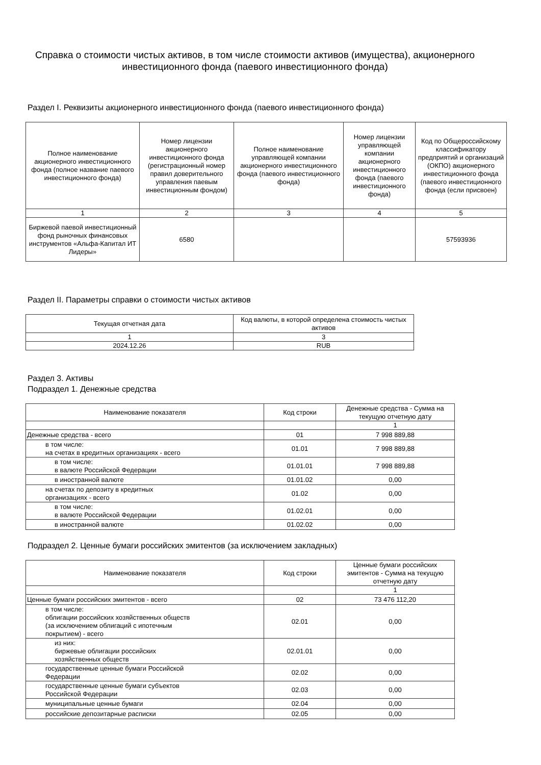Справка о стоимости чистых активов, в том числе стоимости активов (имущества), акционерного инвестиционного фонда (паевого инвестиционного фонда)
Раздел I. Реквизиты акционерного инвестиционного фонда (паевого инвестиционного фонда)
| Полное наименование акционерного инвестиционного фонда (полное название паевого инвестиционного фонда) | Номер лицензии акционерного инвестиционного фонда (регистрационный номер правил доверительного управления паевым инвестиционным фондом) | Полное наименование управляющей компании акционерного инвестиционного фонда (паевого инвестиционного фонда) | Номер лицензии управляющей компании акционерного инвестиционного фонда (паевого инвестиционного фонда) | Код по Общероссийскому классификатору предприятий и организаций (ОКПО) акционерного инвестиционного фонда (паевого инвестиционного фонда (если присвоен) |
| --- | --- | --- | --- | --- |
| 1 | 2 | 3 | 4 | 5 |
| Биржевой паевой инвестиционный фонд рыночных финансовых инструментов «Альфа-Капитал ИТ Лидеры» | 6580 | | | 57593936 |
Раздел II. Параметры справки о стоимости чистых активов
| Текущая отчетная дата | Код валюты, в которой определена стоимость чистых активов |
| --- | --- |
| 1 | 3 |
| 2024.12.26 | RUB |
Раздел 3. Активы
Подраздел 1. Денежные средства
| Наименование показателя | Код строки | Денежные средства - Сумма на текущую отчетную дату |
| --- | --- | --- |
| | | 1 |
| Денежные средства - всего | 01 | 7 998 889,88 |
| в том числе: на счетах в кредитных организациях - всего | 01.01 | 7 998 889,88 |
| в том числе: в валюте Российской Федерации | 01.01.01 | 7 998 889,88 |
| в иностранной валюте | 01.01.02 | 0,00 |
| на счетах по депозиту в кредитных организациях - всего | 01.02 | 0,00 |
| в том числе: в валюте Российской Федерации | 01.02.01 | 0,00 |
| в иностранной валюте | 01.02.02 | 0,00 |
Подраздел 2. Ценные бумаги российских эмитентов (за исключением закладных)
| Наименование показателя | Код строки | Ценные бумаги российских эмитентов - Сумма на текущую отчетную дату |
| --- | --- | --- |
| | | 1 |
| Ценные бумаги российских эмитентов - всего | 02 | 73 476 112,20 |
| в том числе: облигации российских хозяйственных обществ (за исключением облигаций с ипотечным покрытием) - всего | 02.01 | 0,00 |
| из них: биржевые облигации российских хозяйственных обществ | 02.01.01 | 0,00 |
| государственные ценные бумаги Российской Федерации | 02.02 | 0,00 |
| государственные ценные бумаги субъектов Российской Федерации | 02.03 | 0,00 |
| муниципальные ценные бумаги | 02.04 | 0,00 |
| российские депозитарные расписки | 02.05 | 0,00 |